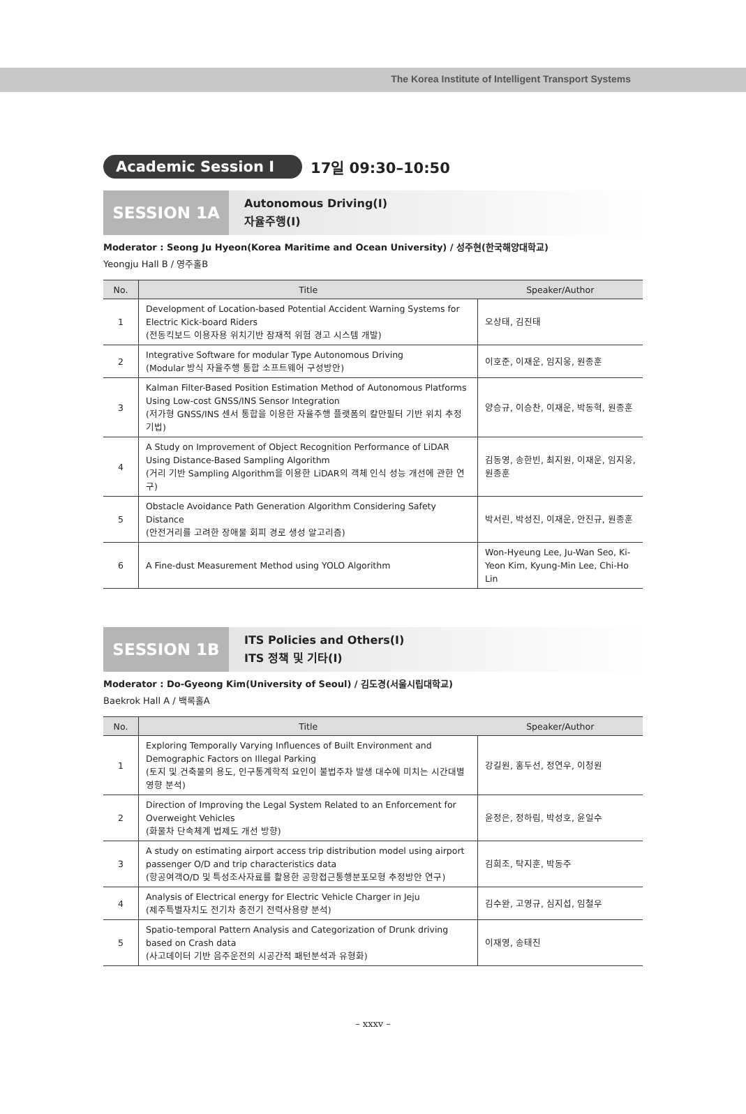The Korea Institute of Intelligent Transport Systems
Academic Session Ⅰ 17일 09:30–10:50
SESSION 1A
Autonomous Driving(Ⅰ)
자율주행(Ⅰ)
Moderator : Seong Ju Hyeon(Korea Maritime and Ocean University) / 성주현(한국해양대학교)
Yeongju Hall B / 영주홀B
| No. | Title | Speaker/Author |
| --- | --- | --- |
| 1 | Development of Location-based Potential Accident Warning Systems for Electric Kick-board Riders (전동킥보드 이용자용 위치기반 잠재적 위험 경고 시스템 개발) | 오상태, 김진태 |
| 2 | Integrative Software for modular Type Autonomous Driving (Modular 방식 자율주행 통합 소프트웨어 구성방안) | 이호준, 이재운, 임지웅, 원종훈 |
| 3 | Kalman Filter-Based Position Estimation Method of Autonomous Platforms Using Low-cost GNSS/INS Sensor Integration (저가형 GNSS/INS 센서 통합을 이용한 자율주행 플랫폼의 칼만필터 기반 위치 추정 기법) | 양승규, 이승찬, 이재운, 박동혁, 원종훈 |
| 4 | A Study on Improvement of Object Recognition Performance of LiDAR Using Distance-Based Sampling Algorithm (거리 기반 Sampling Algorithm을 이용한 LiDAR의 객체 인식 성능 개선에 관한 연구) | 김동영, 송한빈, 최지원, 이재운, 임지웅, 원종훈 |
| 5 | Obstacle Avoidance Path Generation Algorithm Considering Safety Distance (안전거리를 고려한 장애물 회피 경로 생성 알고리즘) | 박서린, 박성진, 이재운, 안진규, 원종훈 |
| 6 | A Fine-dust Measurement Method using YOLO Algorithm | Won-Hyeung Lee, Ju-Wan Seo, Ki-Yeon Kim, Kyung-Min Lee, Chi-Ho Lin |
SESSION 1B
ITS Policies and Others(Ⅰ)
ITS 정책 및 기타(Ⅰ)
Moderator : Do-Gyeong Kim(University of Seoul) / 김도경(서울시립대학교)
Baekrok Hall A / 백록홀A
| No. | Title | Speaker/Author |
| --- | --- | --- |
| 1 | Exploring Temporally Varying Influences of Built Environment and Demographic Factors on Illegal Parking (토지 및 건축물의 용도, 인구통계학적 요인이 불법주차 발생 대수에 미치는 시간대별 영향 분석) | 강길원, 홍두선, 정연우, 이청원 |
| 2 | Direction of Improving the Legal System Related to an Enforcement for Overweight Vehicles (화물차 단속체계 법제도 개선 방향) | 윤정은, 정하림, 박성호, 윤일수 |
| 3 | A study on estimating airport access trip distribution model using airport passenger O/D and trip characteristics data (항공여객O/D 및 특성조사자료를 활용한 공항접근통행분포모형 추정방안 연구) | 김희조, 탁지훈, 박동주 |
| 4 | Analysis of Electrical energy for Electric Vehicle Charger in Jeju (제주특별자치도 전기차 충전기 전력사용량 분석) | 김수완, 고영규, 심지섭, 임철우 |
| 5 | Spatio-temporal Pattern Analysis and Categorization of Drunk driving based on Crash data (사고데이터 기반 음주운전의 시공간적 패턴분석과 유형화) | 이재영, 송태진 |
– xxxv –